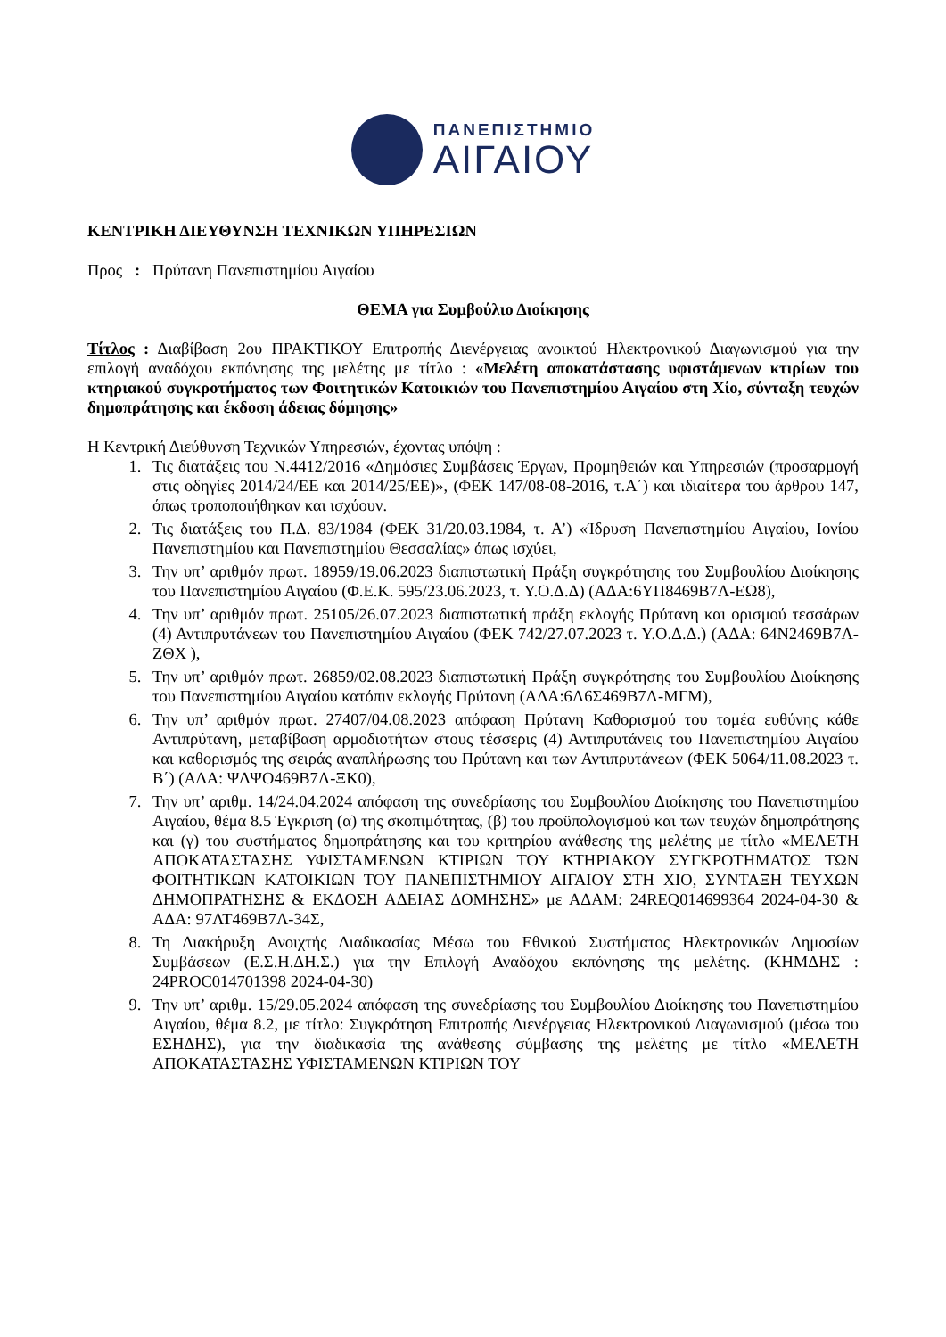ΠΑΝΕΠΙΣΤΗΜΙΟ
ΑΙΓΑΙΟΥ
ΚΕΝΤΡΙΚΗ ΔΙΕΥΘΥΝΣΗ ΤΕΧΝΙΚΩΝ ΥΠΗΡΕΣΙΩΝ
Προς : Πρύτανη Πανεπιστημίου Αιγαίου
ΘΕΜΑ για Συμβούλιο Διοίκησης
Τίτλος : Διαβίβαση 2ου ΠΡΑΚΤΙΚΟΥ Επιτροπής Διενέργειας ανοικτού Ηλεκτρονικού Διαγωνισμού για την επιλογή αναδόχου εκπόνησης της μελέτης με τίτλο : «Μελέτη αποκατάστασης υφιστάμενων κτιρίων του κτηριακού συγκροτήματος των Φοιτητικών Κατοικιών του Πανεπιστημίου Αιγαίου στη Χίο, σύνταξη τευχών δημοπράτησης και έκδοση άδειας δόμησης»
Η Κεντρική Διεύθυνση Τεχνικών Υπηρεσιών, έχοντας υπόψη :
1. Τις διατάξεις του Ν.4412/2016 «Δημόσιες Συμβάσεις Έργων, Προμηθειών και Υπηρεσιών (προσαρμογή στις οδηγίες 2014/24/ΕΕ και 2014/25/ΕΕ)», (ΦΕΚ 147/08-08-2016, τ.Α΄) και ιδιαίτερα του άρθρου 147, όπως τροποποιήθηκαν και ισχύουν.
2. Τις διατάξεις του Π.Δ. 83/1984 (ΦΕΚ 31/20.03.1984, τ. Α’) «Ίδρυση Πανεπιστημίου Αιγαίου, Ιονίου Πανεπιστημίου και Πανεπιστημίου Θεσσαλίας» όπως ισχύει,
3. Την υπ’ αριθμόν πρωτ. 18959/19.06.2023 διαπιστωτική Πράξη συγκρότησης του Συμβουλίου Διοίκησης του Πανεπιστημίου Αιγαίου (Φ.Ε.Κ. 595/23.06.2023, τ. Υ.Ο.Δ.Δ) (ΑΔΑ:6ΥΠ8469Β7Λ-ΕΩ8),
4. Την υπ’ αριθμόν πρωτ. 25105/26.07.2023 διαπιστωτική πράξη εκλογής Πρύτανη και ορισμού τεσσάρων (4) Αντιπρυτάνεων του Πανεπιστημίου Αιγαίου (ΦΕΚ 742/27.07.2023 τ. Υ.Ο.Δ.Δ.) (ΑΔΑ: 64Ν2469Β7Λ-ΖΘΧ ),
5. Την υπ’ αριθμόν πρωτ. 26859/02.08.2023 διαπιστωτική Πράξη συγκρότησης του Συμβουλίου Διοίκησης του Πανεπιστημίου Αιγαίου κατόπιν εκλογής Πρύτανη (ΑΔΑ:6Λ6Σ469Β7Λ-ΜΓΜ),
6. Την υπ’ αριθμόν πρωτ. 27407/04.08.2023 απόφαση Πρύτανη Καθορισμού του τομέα ευθύνης κάθε Αντιπρύτανη, μεταβίβαση αρμοδιοτήτων στους τέσσερις (4) Αντιπρυτάνεις του Πανεπιστημίου Αιγαίου και καθορισμός της σειράς αναπλήρωσης του Πρύτανη και των Αντιπρυτάνεων (ΦΕΚ 5064/11.08.2023 τ. Β΄) (ΑΔΑ: ΨΔΨΟ469Β7Λ-ΞΚ0),
7. Την υπ’ αριθμ. 14/24.04.2024 απόφαση της συνεδρίασης του Συμβουλίου Διοίκησης του Πανεπιστημίου Αιγαίου, θέμα 8.5 Έγκριση (α) της σκοπιμότητας, (β) του προϋπολογισμού και των τευχών δημοπράτησης και (γ) του συστήματος δημοπράτησης και του κριτηρίου ανάθεσης της μελέτης με τίτλο «ΜΕΛΕΤΗ ΑΠΟΚΑΤΑΣΤΑΣΗΣ ΥΦΙΣΤΑΜΕΝΩΝ ΚΤΙΡΙΩΝ ΤΟΥ ΚΤΗΡΙΑΚΟΥ ΣΥΓΚΡΟΤΗΜΑΤΟΣ ΤΩΝ ΦΟΙΤΗΤΙΚΩΝ ΚΑΤΟΙΚΙΩΝ ΤΟΥ ΠΑΝΕΠΙΣΤΗΜΙΟΥ ΑΙΓΑΙΟΥ ΣΤΗ ΧΙΟ, ΣΥΝΤΑΞΗ ΤΕΥΧΩΝ ΔΗΜΟΠΡΑΤΗΣΗΣ & ΕΚΔΟΣΗ ΑΔΕΙΑΣ ΔΟΜΗΣΗΣ» με ΑΔΑΜ: 24REQ014699364 2024-04-30 & ΑΔΑ: 97ΛΤ469Β7Λ-34Σ,
8. Τη Διακήρυξη Ανοιχτής Διαδικασίας Μέσω του Εθνικού Συστήματος Ηλεκτρονικών Δημοσίων Συμβάσεων (Ε.Σ.Η.ΔΗ.Σ.) για την Επιλογή Αναδόχου εκπόνησης της μελέτης. (ΚΗΜΔΗΣ : 24PROC014701398 2024-04-30)
9. Την υπ’ αριθμ. 15/29.05.2024 απόφαση της συνεδρίασης του Συμβουλίου Διοίκησης του Πανεπιστημίου Αιγαίου, θέμα 8.2, με τίτλο: Συγκρότηση Επιτροπής Διενέργειας Ηλεκτρονικού Διαγωνισμού (μέσω του ΕΣΗΔΗΣ), για την διαδικασία της ανάθεσης σύμβασης της μελέτης με τίτλο «ΜΕΛΕΤΗ ΑΠΟΚΑΤΑΣΤΑΣΗΣ ΥΦΙΣΤΑΜΕΝΩΝ ΚΤΙΡΙΩΝ ΤΟΥ